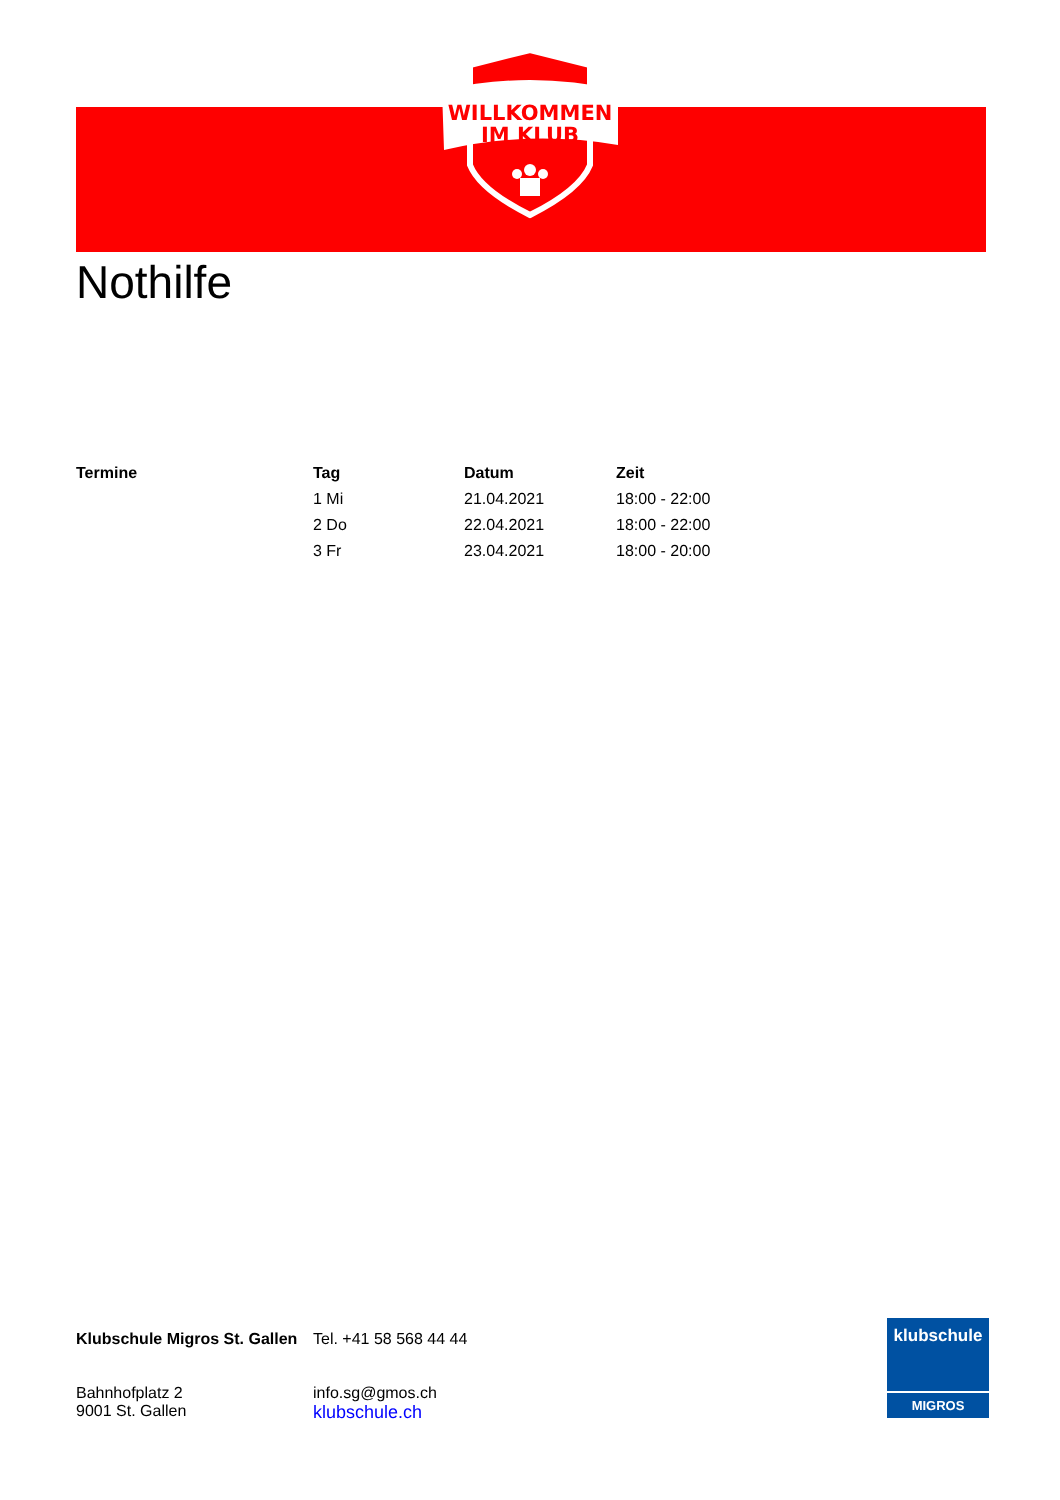WILLKOMMEN
IM KLUB
Nothilfe
| Termine | Tag | Datum | Zeit |
| --- | --- | --- | --- |
| | 1 Mi | 21.04.2021 | 18:00 - 22:00 |
| | 2 Do | 22.04.2021 | 18:00 - 22:00 |
| | 3 Fr | 23.04.2021 | 18:00 - 20:00 |
Klubschule Migros St. Gallen
Bahnhofplatz 2
9001 St. Gallen
Tel. +41 58 568 44 44
info.sg@gmos.ch
klubschule.ch
klubschule
MIGROS